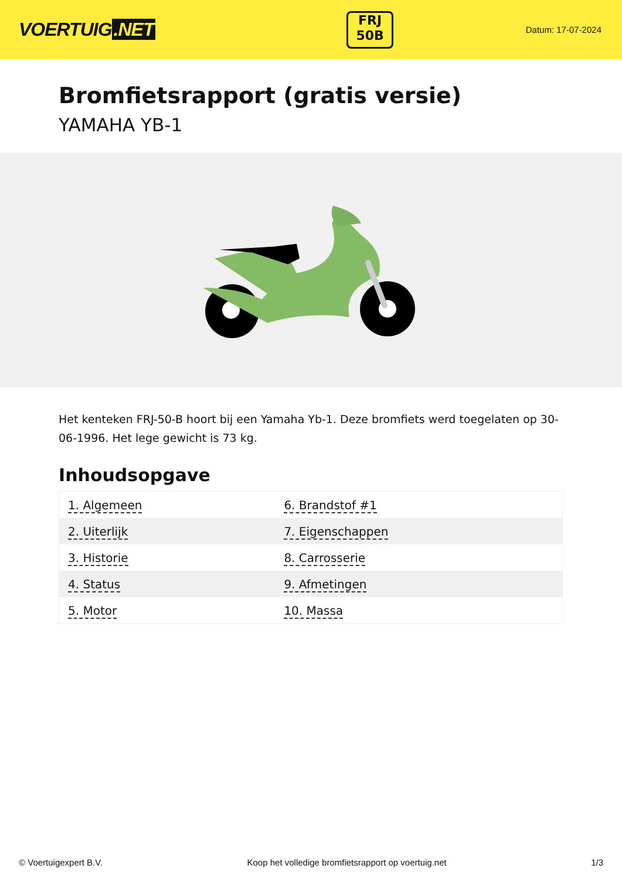VOERTUIG.NET
FRJ
50B
Datum: 17-07-2024
Bromfietsrapport (gratis versie)
YAMAHA YB-1
Het kenteken FRJ-50-B hoort bij een Yamaha Yb-1. Deze bromfiets werd toegelaten op 30-06-1996. Het lege gewicht is 73 kg.
Inhoudsopgave
| 1. Algemeen | 6. Brandstof #1 |
| 2. Uiterlijk | 7. Eigenschappen |
| 3. Historie | 8. Carrosserie |
| 4. Status | 9. Afmetingen |
| 5. Motor | 10. Massa |
© Voertuigexpert B.V. Koop het volledige bromfietsrapport op voertuig.net 1/3